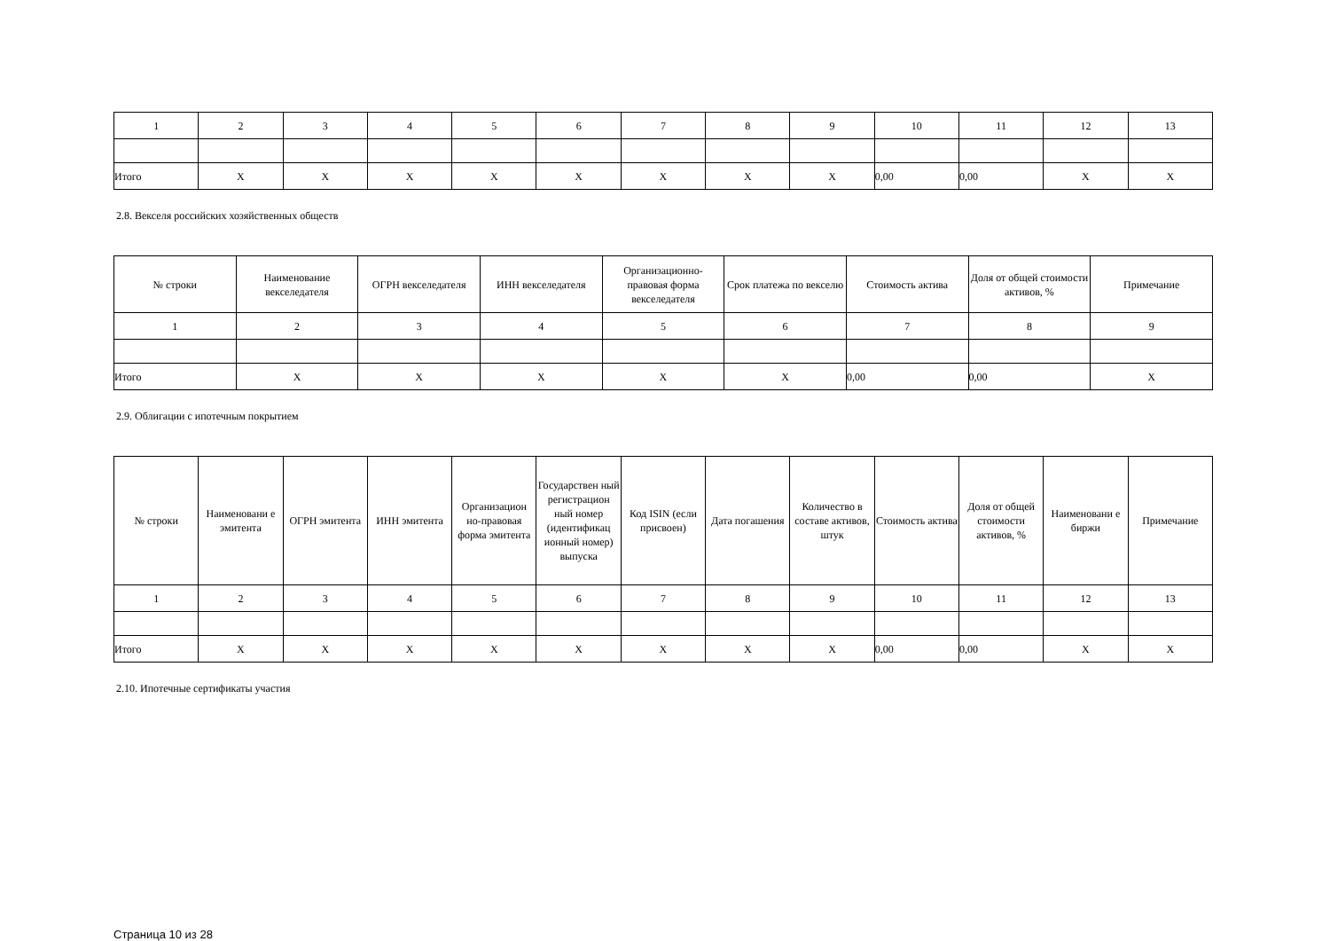| 1 | 2 | 3 | 4 | 5 | 6 | 7 | 8 | 9 | 10 | 11 | 12 | 13 |
| Итого | X | X | X | X | X | X | X | X | 0,00 | 0,00 | X | X |
2.8. Векселя российских хозяйственных обществ
| № строки | Наименование векселедателя | ОГРН векселедателя | ИНН векселедателя | Организационно-правовая форма векселедателя | Срок платежа по векселю | Стоимость актива | Доля от общей стоимости активов, % | Примечание |
| --- | --- | --- | --- | --- | --- | --- | --- | --- |
| 1 | 2 | 3 | 4 | 5 | 6 | 7 | 8 | 9 |
| Итого | X | X | X | X | X | 0,00 | 0,00 | X |
2.9. Облигации с ипотечным покрытием
| № строки | Наименовани е эмитента | ОГРН эмитента | ИНН эмитента | Организацион но-правовая форма эмитента | Государствен ный регистрацион ный номер (идентификац ионный номер) выпуска | Код ISIN (если присвоен) | Дата погашения | Количество в составе активов, штук | Стоимость актива | Доля от общей стоимости активов, % | Наименовани е биржи | Примечание |
| --- | --- | --- | --- | --- | --- | --- | --- | --- | --- | --- | --- | --- |
| 1 | 2 | 3 | 4 | 5 | 6 | 7 | 8 | 9 | 10 | 11 | 12 | 13 |
| Итого | X | X | X | X | X | X | X | X | 0,00 | 0,00 | X | X |
2.10. Ипотечные сертификаты участия
Страница 10 из 28